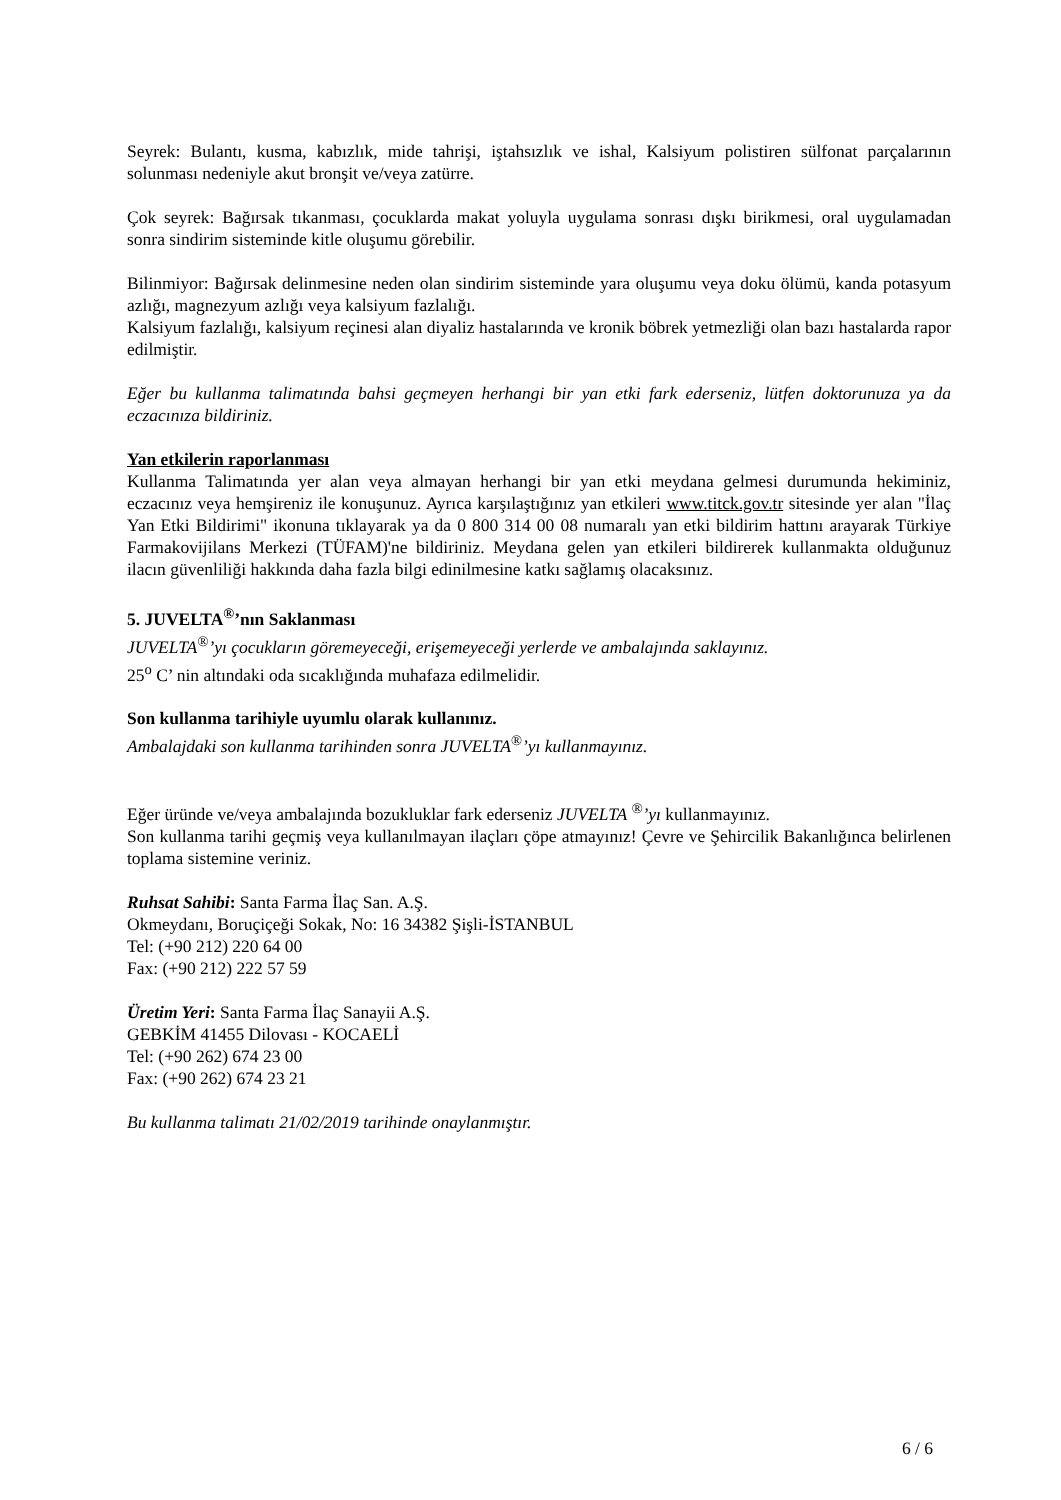Seyrek: Bulantı, kusma, kabızlık, mide tahrişi, iştahsızlık ve ishal, Kalsiyum polistiren sülfonat parçalarının solunması nedeniyle akut bronşit ve/veya zatürre.
Çok seyrek: Bağırsak tıkanması, çocuklarda makat yoluyla uygulama sonrası dışkı birikmesi, oral uygulamadan sonra sindirim sisteminde kitle oluşumu görebilir.
Bilinmiyor: Bağırsak delinmesine neden olan sindirim sisteminde yara oluşumu veya doku ölümü, kanda potasyum azlığı, magnezyum azlığı veya kalsiyum fazlalığı.
Kalsiyum fazlalığı, kalsiyum reçinesi alan diyaliz hastalarında ve kronik böbrek yetmezliği olan bazı hastalarda rapor edilmiştir.
Eğer bu kullanma talimatında bahsi geçmeyen herhangi bir yan etki fark ederseniz, lütfen doktorunuza ya da eczacınıza bildiriniz.
Yan etkilerin raporlanması
Kullanma Talimatında yer alan veya almayan herhangi bir yan etki meydana gelmesi durumunda hekiminiz, eczacınız veya hemşireniz ile konuşunuz. Ayrıca karşılaştığınız yan etkileri www.titck.gov.tr sitesinde yer alan "İlaç Yan Etki Bildirimi" ikonuna tıklayarak ya da 0 800 314 00 08 numaralı yan etki bildirim hattını arayarak Türkiye Farmakovijilans Merkezi (TÜFAM)'ne bildiriniz. Meydana gelen yan etkileri bildirerek kullanmakta olduğunuz ilacın güvenliliği hakkında daha fazla bilgi edinilmesine katkı sağlamış olacaksınız.
5. JUVELTA<sup>®</sup>’nın Saklanması
JUVELTA<sup>®</sup>’yı çocukların göremeyeceği, erişemeyeceği yerlerde ve ambalajında saklayınız.
25<sup>o</sup> C’ nin altındaki oda sıcaklığında muhafaza edilmelidir.
Son kullanma tarihiyle uyumlu olarak kullanınız.
Ambalajdaki son kullanma tarihinden sonra JUVELTA<sup>®</sup>’yı kullanmayınız.
Eğer üründe ve/veya ambalajında bozukluklar fark ederseniz JUVELTA <sup>®</sup>’yı kullanmayınız.
Son kullanma tarihi geçmiş veya kullanılmayan ilaçları çöpe atmayınız! Çevre ve Şehircilik Bakanlığınca belirlenen toplama sistemine veriniz.
Ruhsat Sahibi: Santa Farma İlaç San. A.Ş.
Okmeydanı, Boruçiçeği Sokak, No: 16 34382 Şişli-İSTANBUL
Tel: (+90 212) 220 64 00
Fax: (+90 212) 222 57 59
Üretim Yeri: Santa Farma İlaç Sanayii A.Ş.
GEBKİM 41455 Dilovası - KOCAELİ
Tel: (+90 262) 674 23 00
Fax: (+90 262) 674 23 21
Bu kullanma talimatı 21/02/2019 tarihinde onaylanmıştır.
6 / 6